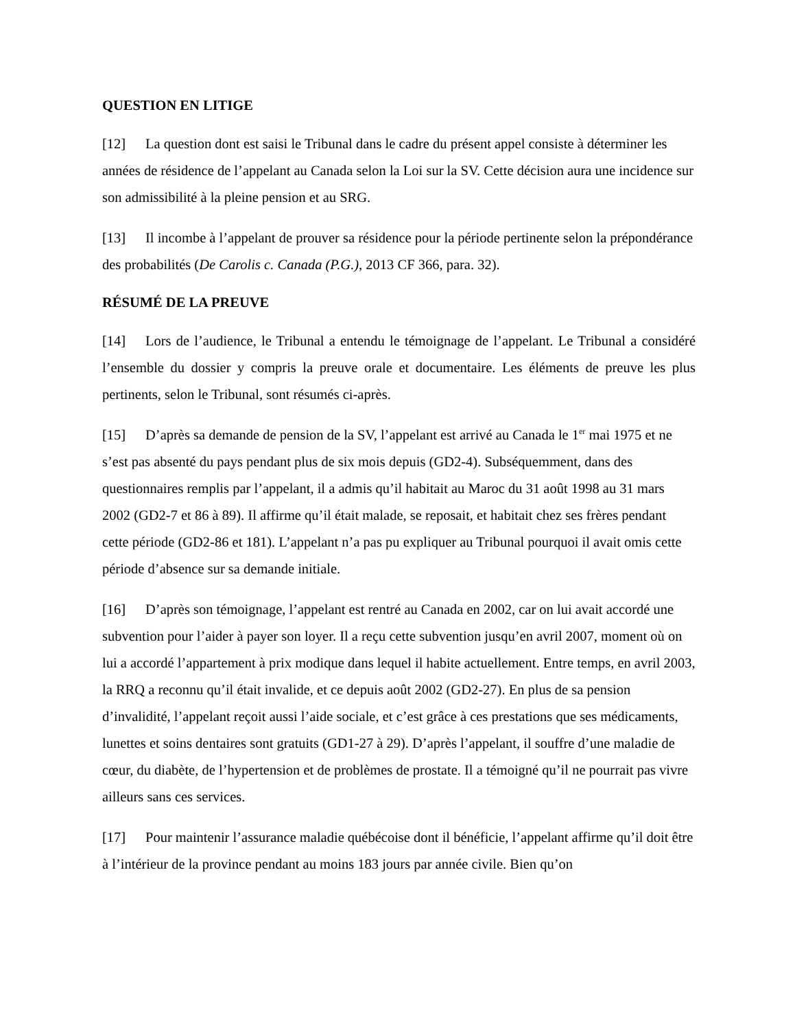QUESTION EN LITIGE
[12] La question dont est saisi le Tribunal dans le cadre du présent appel consiste à déterminer les années de résidence de l’appelant au Canada selon la Loi sur la SV. Cette décision aura une incidence sur son admissibilité à la pleine pension et au SRG.
[13] Il incombe à l’appelant de prouver sa résidence pour la période pertinente selon la prépondérance des probabilités (De Carolis c. Canada (P.G.), 2013 CF 366, para. 32).
RÉSUMÉ DE LA PREUVE
[14] Lors de l’audience, le Tribunal a entendu le témoignage de l’appelant. Le Tribunal a considéré l’ensemble du dossier y compris la preuve orale et documentaire. Les éléments de preuve les plus pertinents, selon le Tribunal, sont résumés ci-après.
[15] D’après sa demande de pension de la SV, l’appelant est arrivé au Canada le 1<sup>er</sup> mai 1975 et ne s’est pas absenté du pays pendant plus de six mois depuis (GD2-4). Subséquemment, dans des questionnaires remplis par l’appelant, il a admis qu’il habitait au Maroc du 31 août 1998 au 31 mars 2002 (GD2-7 et 86 à 89). Il affirme qu’il était malade, se reposait, et habitait chez ses frères pendant cette période (GD2-86 et 181). L’appelant n’a pas pu expliquer au Tribunal pourquoi il avait omis cette période d’absence sur sa demande initiale.
[16] D’après son témoignage, l’appelant est rentré au Canada en 2002, car on lui avait accordé une subvention pour l’aider à payer son loyer. Il a reçu cette subvention jusqu’en avril 2007, moment où on lui a accordé l’appartement à prix modique dans lequel il habite actuellement. Entre temps, en avril 2003, la RRQ a reconnu qu’il était invalide, et ce depuis août 2002 (GD2-27). En plus de sa pension d’invalidité, l’appelant reçoit aussi l’aide sociale, et c’est grâce à ces prestations que ses médicaments, lunettes et soins dentaires sont gratuits (GD1-27 à 29). D’après l’appelant, il souffre d’une maladie de cœur, du diabète, de l’hypertension et de problèmes de prostate. Il a témoigné qu’il ne pourrait pas vivre ailleurs sans ces services.
[17] Pour maintenir l’assurance maladie québécoise dont il bénéficie, l’appelant affirme qu’il doit être à l’intérieur de la province pendant au moins 183 jours par année civile. Bien qu’on